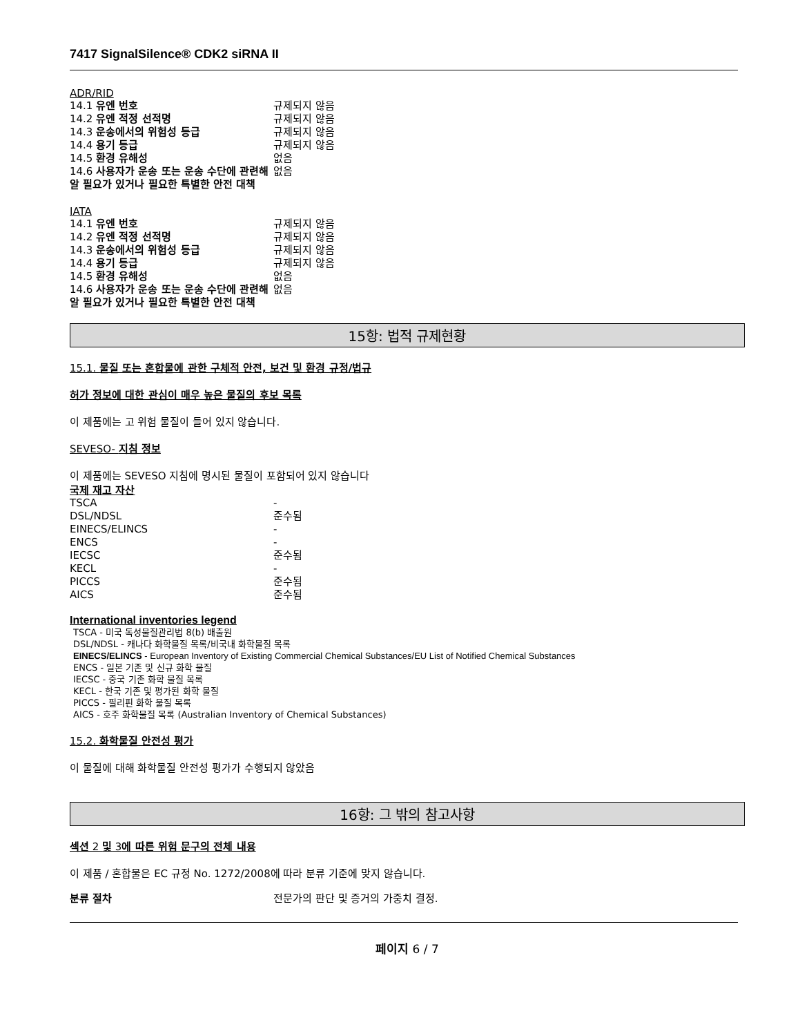7417 SignalSilence® CDK2 siRNA II
ADR/RID
| 14.1 유엔 번호 | 규제되지 않음 |
| 14.2 유엔 적정 선적명 | 규제되지 않음 |
| 14.3 운송에서의 위험성 등급 | 규제되지 않음 |
| 14.4 용기 등급 | 규제되지 않음 |
| 14.5 환경 유해성 | 없음 |
| 14.6 사용자가 운송 또는 운송 수단에 관련해 알 필요가 있거나 필요한 특별한 안전 대책 | 없음 |
IATA
| 14.1 유엔 번호 | 규제되지 않음 |
| 14.2 유엔 적정 선적명 | 규제되지 않음 |
| 14.3 운송에서의 위험성 등급 | 규제되지 않음 |
| 14.4 용기 등급 | 규제되지 않음 |
| 14.5 환경 유해성 | 없음 |
| 14.6 사용자가 운송 또는 운송 수단에 관련해 알 필요가 있거나 필요한 특별한 안전 대책 | 없음 |
15항: 법적 규제현황
15.1. 물질 또는 혼합물에 관한 구체적 안전, 보건 및 환경 규정/법규
허가 정보에 대한 관심이 매우 높은 물질의 후보 목록
이 제품에는 고 위험 물질이 들어 있지 않습니다.
SEVESO- 지침 정보
이 제품에는 SEVESO 지침에 명시된 물질이 포함되어 있지 않습니다
국제 재고 자산
| TSCA | - |
| DSL/NDSL | 준수됨 |
| EINECS/ELINCS | - |
| ENCS | - |
| IECSC | 준수됨 |
| KECL | - |
| PICCS | 준수됨 |
| AICS | 준수됨 |
International inventories legend
TSCA - 미국 독성물질관리법 8(b) 배출원
DSL/NDSL - 캐나다 화학물질 목록/비국내 화학물질 목록
EINECS/ELINCS - European Inventory of Existing Commercial Chemical Substances/EU List of Notified Chemical Substances
ENCS - 일본 기존 및 신규 화학 물질
IECSC - 중국 기존 화학 물질 목록
KECL - 한국 기존 및 평가된 화학 물질
PICCS - 필리핀 화학 물질 목록
AICS - 호주 화학물질 목록 (Australian Inventory of Chemical Substances)
15.2. 화학물질 안전성 평가
이 물질에 대해 화학물질 안전성 평가가 수행되지 않았음
16항: 그 밖의 참고사항
섹션 2 및 3에 따른 위험 문구의 전체 내용
이 제품 / 혼합물은 EC 규정 No. 1272/2008에 따라 분류 기준에 맞지 않습니다.
| 분류 절차 | 전문가의 판단 및 증거의 가중치 결정. |
페이지 6 / 7